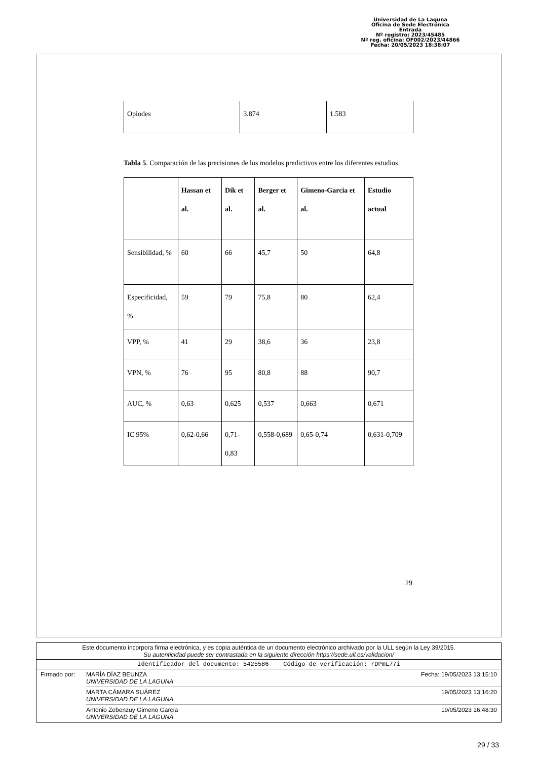Universidad de La Laguna
Oficina de Sede Electrónica
Entrada
Nº registro: 2023/45485
Nº reg. oficina: OF002/2023/44866
Fecha: 20/05/2023 18:38:07
| Opiodes | 3.874 | 1.583 |
Tabla 5. Comparación de las precisiones de los modelos predictivos entre los diferentes estudios
| | Hassan et al. | Dik et al. | Berger et al. | Gimeno-Garcia et al. | Estudio actual |
| Sensibilidad, % | 60 | 66 | 45,7 | 50 | 64,8 |
| Especificidad, % | 59 | 79 | 75,8 | 80 | 62,4 |
| VPP, % | 41 | 29 | 38,6 | 36 | 23,8 |
| VPN, % | 76 | 95 | 80,8 | 88 | 90,7 |
| AUC, % | 0,63 | 0,625 | 0,537 | 0,663 | 0,671 |
| IC 95% | 0,62-0,66 | 0,71-0,83 | 0,558-0,689 | 0,65-0,74 | 0,631-0,709 |
29
Este documento incorpora firma electrónica, y es copia auténtica de un documento electrónico archivado por la ULL según la Ley 39/2015.
Su autenticidad puede ser contrastada en la siguiente dirección https://sede.ull.es/validacion/
Identificador del documento: 5425586 Código de verificación: rDPmL77i
Firmado por: MARÍA DÍAZ BEUNZA
UNIVERSIDAD DE LA LAGUNA
Fecha: 19/05/2023 13:15:10
MARTA CÁMARA SUÁREZ
UNIVERSIDAD DE LA LAGUNA
19/05/2023 13:16:20
Antonio Zebenzuy Gimeno García
UNIVERSIDAD DE LA LAGUNA
19/05/2023 16:48:30
29 / 33